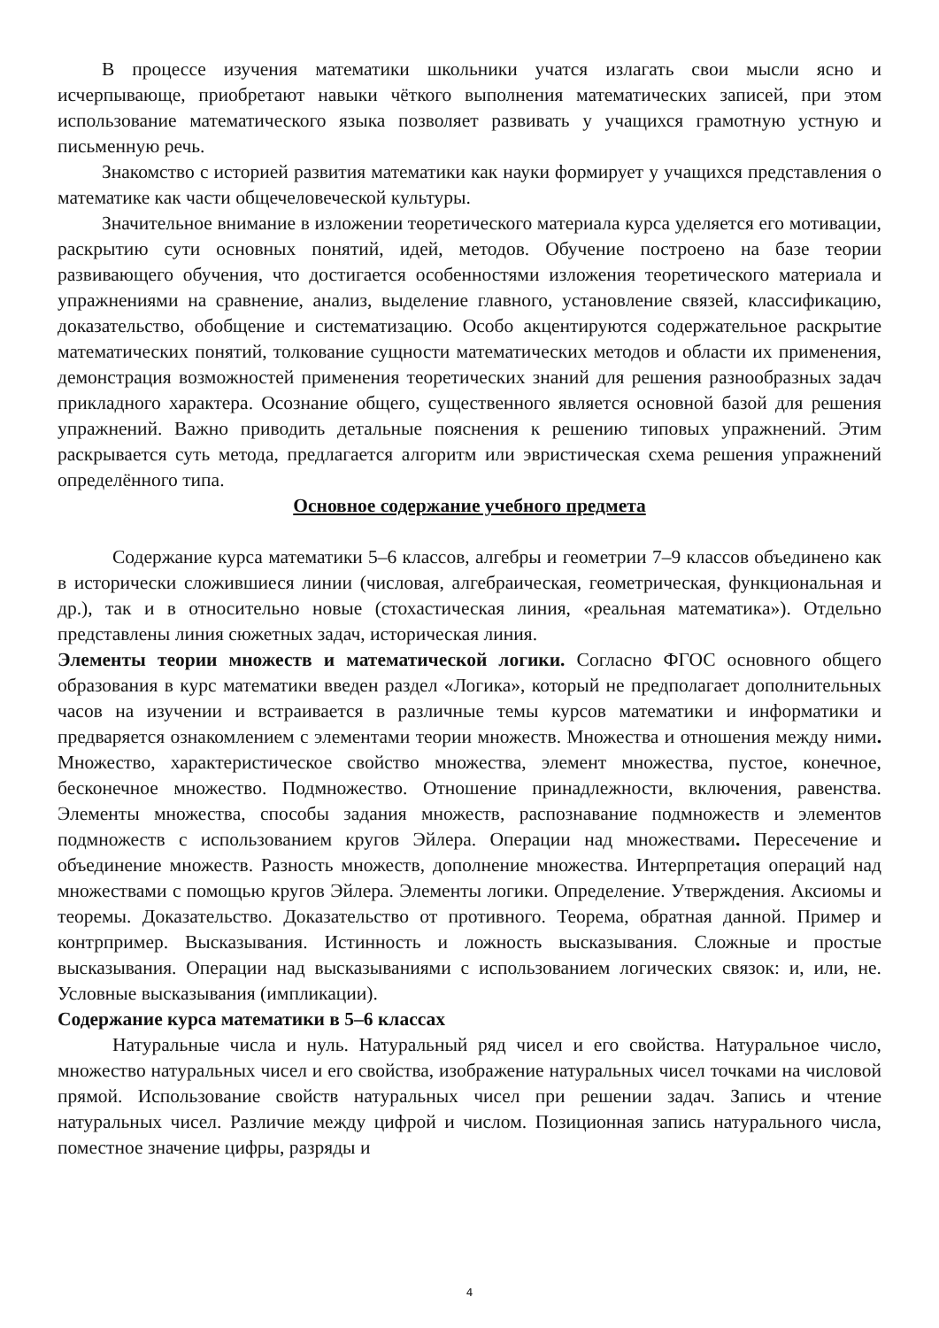В процессе изучения математики школьники учатся излагать свои мысли ясно и исчерпывающе, приобретают навыки чёткого выполнения математических записей, при этом использование математического языка позволяет развивать у учащихся грамотную устную и письменную речь.
Знакомство с историей развития математики как науки формирует у учащихся представления о математике как части общечеловеческой культуры.
Значительное внимание в изложении теоретического материала курса уделяется его мотивации, раскрытию сути основных понятий, идей, методов. Обучение построено на базе теории развивающего обучения, что достигается особенностями изложения теоретического материала и упражнениями на сравнение, анализ, выделение главного, установление связей, классификацию, доказательство, обобщение и систематизацию. Особо акцентируются содержательное раскрытие математических понятий, толкование сущности математических методов и области их применения, демонстрация возможностей применения теоретических знаний для решения разнообразных задач прикладного характера. Осознание общего, существенного является основной базой для решения упражнений. Важно приводить детальные пояснения к решению типовых упражнений. Этим раскрывается суть метода, предлагается алгоритм или эвристическая схема решения упражнений определённого типа.
Основное содержание учебного предмета
Содержание курса математики 5–6 классов, алгебры и геометрии 7–9 классов объединено как в исторически сложившиеся линии (числовая, алгебраическая, геометрическая, функциональная и др.), так и в относительно новые (стохастическая линия, «реальная математика»). Отдельно представлены линия сюжетных задач, историческая линия.
Элементы теории множеств и математической логики. Согласно ФГОС основного общего образования в курс математики введен раздел «Логика», который не предполагает дополнительных часов на изучении и встраивается в различные темы курсов математики и информатики и предваряется ознакомлением с элементами теории множеств. Множества и отношения между ними. Множество, характеристическое свойство множества, элемент множества, пустое, конечное, бесконечное множество. Подмножество. Отношение принадлежности, включения, равенства. Элементы множества, способы задания множеств, распознавание подмножеств и элементов подмножеств с использованием кругов Эйлера. Операции над множествами. Пересечение и объединение множеств. Разность множеств, дополнение множества. Интерпретация операций над множествами с помощью кругов Эйлера. Элементы логики. Определение. Утверждения. Аксиомы и теоремы. Доказательство. Доказательство от противного. Теорема, обратная данной. Пример и контрпример. Высказывания. Истинность и ложность высказывания. Сложные и простые высказывания. Операции над высказываниями с использованием логических связок: и, или, не. Условные высказывания (импликации).
Содержание курса математики в 5–6 классах
Натуральные числа и нуль. Натуральный ряд чисел и его свойства. Натуральное число, множество натуральных чисел и его свойства, изображение натуральных чисел точками на числовой прямой. Использование свойств натуральных чисел при решении задач. Запись и чтение натуральных чисел. Различие между цифрой и числом. Позиционная запись натурального числа, поместное значение цифры, разряды и
4